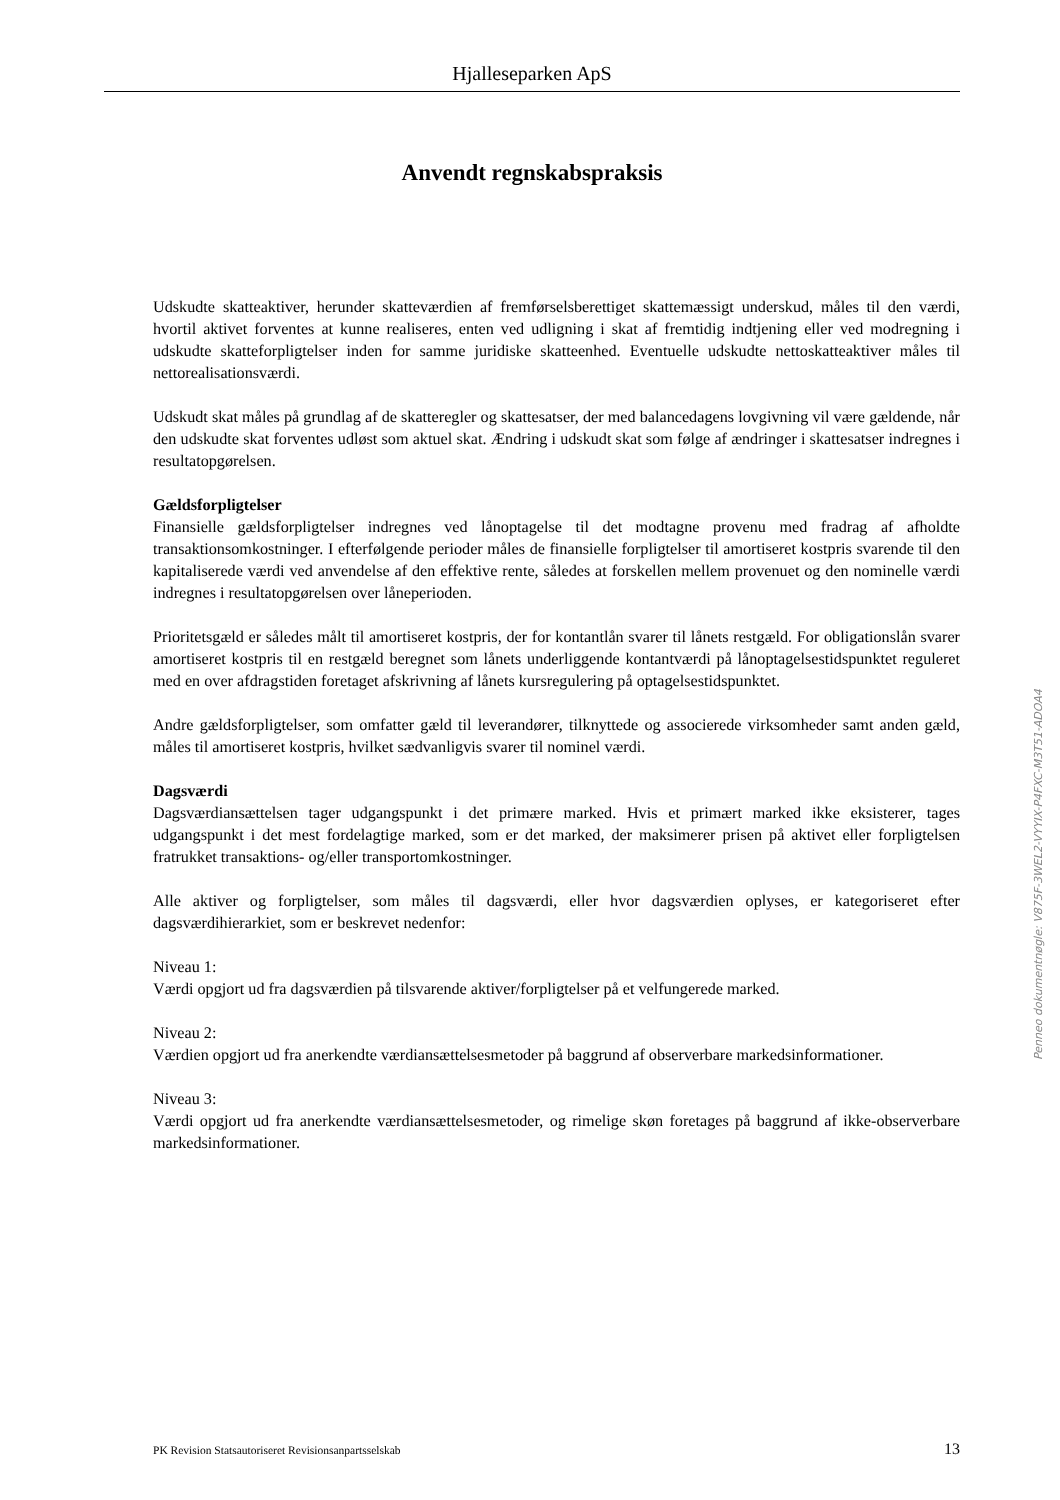Hjalleseparken ApS
Anvendt regnskabspraksis
Udskudte skatteaktiver, herunder skatteværdien af fremførselsberettiget skattemæssigt underskud, måles til den værdi, hvortil aktivet forventes at kunne realiseres, enten ved udligning i skat af fremtidig indtjening eller ved modregning i udskudte skatteforpligtelser inden for samme juridiske skatteenhed. Eventuelle udskudte nettoskatteaktiver måles til nettorealisationsværdi.
Udskudt skat måles på grundlag af de skatteregler og skattesatser, der med balancedagens lovgivning vil være gældende, når den udskudte skat forventes udløst som aktuel skat. Ændring i udskudt skat som følge af ændringer i skattesatser indregnes i resultatopgørelsen.
Gældsforpligtelser
Finansielle gældsforpligtelser indregnes ved lånoptagelse til det modtagne provenu med fradrag af afholdte transaktionsomkostninger. I efterfølgende perioder måles de finansielle forpligtelser til amortiseret kostpris svarende til den kapitaliserede værdi ved anvendelse af den effektive rente, således at forskellen mellem provenuet og den nominelle værdi indregnes i resultatopgørelsen over låneperioden.
Prioritetsgæld er således målt til amortiseret kostpris, der for kontantlån svarer til lånets restgæld. For obligationslån svarer amortiseret kostpris til en restgæld beregnet som lånets underliggende kontantværdi på lånoptagelsestidspunktet reguleret med en over afdragstiden foretaget afskrivning af lånets kursregulering på optagelsestidspunktet.
Andre gældsforpligtelser, som omfatter gæld til leverandører, tilknyttede og associerede virksomheder samt anden gæld, måles til amortiseret kostpris, hvilket sædvanligvis svarer til nominel værdi.
Dagsværdi
Dagsværdiansættelsen tager udgangspunkt i det primære marked. Hvis et primært marked ikke eksisterer, tages udgangspunkt i det mest fordelagtige marked, som er det marked, der maksimerer prisen på aktivet eller forpligtelsen fratrukket transaktions- og/eller transportomkostninger.
Alle aktiver og forpligtelser, som måles til dagsværdi, eller hvor dagsværdien oplyses, er kategoriseret efter dagsværdihierarkiet, som er beskrevet nedenfor:
Niveau 1:
Værdi opgjort ud fra dagsværdien på tilsvarende aktiver/forpligtelser på et velfungerede marked.
Niveau 2:
Værdien opgjort ud fra anerkendte værdiansættelsesmetoder på baggrund af observerbare markedsinformationer.
Niveau 3:
Værdi opgjort ud fra anerkendte værdiansættelsesmetoder, og rimelige skøn foretages på baggrund af ikke-observerbare markedsinformationer.
Penneo dokumentnøgle: V875F-3WEL2-VYYIX-P4FXC-M3T51-ADOA4
PK Revision Statsautoriseret Revisionsanpartsselskab 13